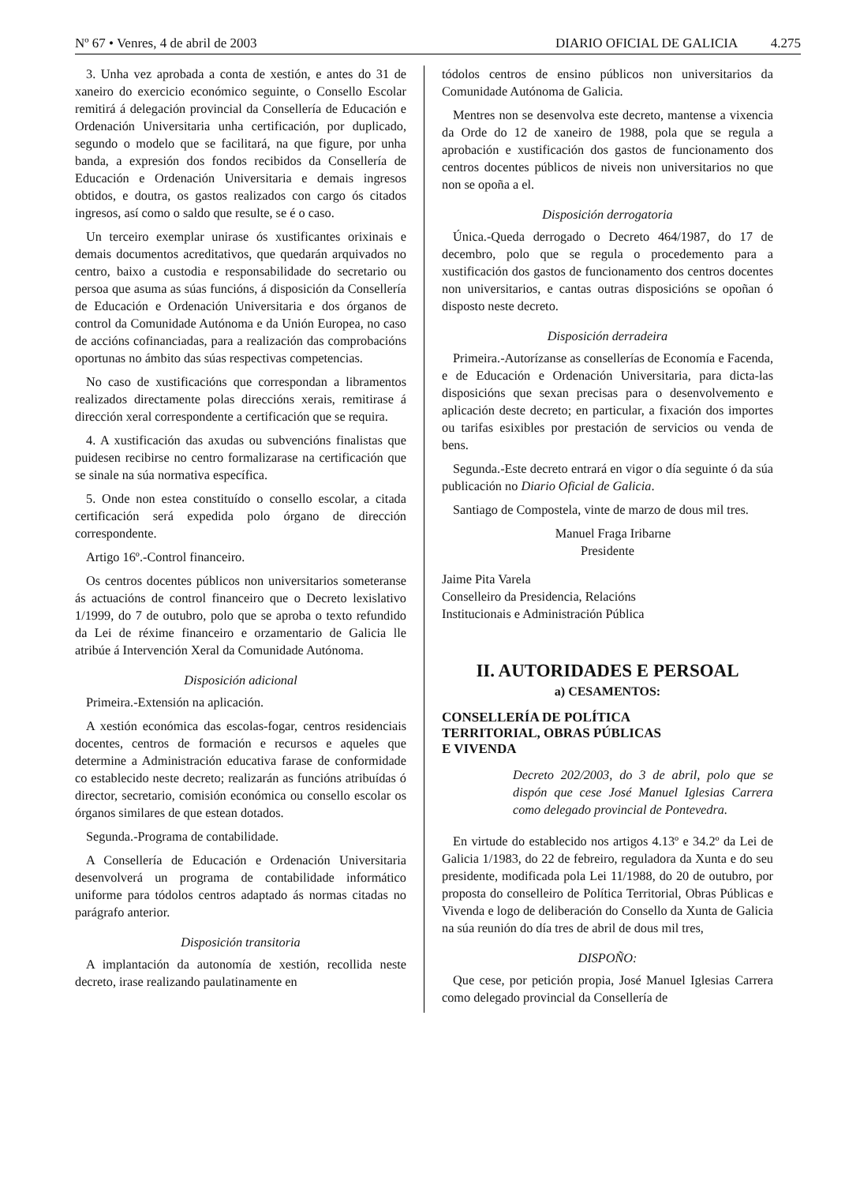Nº 67 • Venres, 4 de abril de 2003 DIARIO OFICIAL DE GALICIA 4.275
3. Unha vez aprobada a conta de xestión, e antes do 31 de xaneiro do exercicio económico seguinte, o Consello Escolar remitirá á delegación provincial da Consellería de Educación e Ordenación Universitaria unha certificación, por duplicado, segundo o modelo que se facilitará, na que figure, por unha banda, a expresión dos fondos recibidos da Consellería de Educación e Ordenación Universitaria e demais ingresos obtidos, e doutra, os gastos realizados con cargo ós citados ingresos, así como o saldo que resulte, se é o caso.
Un terceiro exemplar unirase ós xustificantes orixinais e demais documentos acreditativos, que quedarán arquivados no centro, baixo a custodia e responsabilidade do secretario ou persoa que asuma as súas funcións, á disposición da Consellería de Educación e Ordenación Universitaria e dos órganos de control da Comunidade Autónoma e da Unión Europea, no caso de accións cofinanciadas, para a realización das comprobacións oportunas no ámbito das súas respectivas competencias.
No caso de xustificacións que correspondan a libramentos realizados directamente polas direccións xerais, remitirase á dirección xeral correspondente a certificación que se requira.
4. A xustificación das axudas ou subvencións finalistas que puidesen recibirse no centro formalizarase na certificación que se sinale na súa normativa específica.
5. Onde non estea constituído o consello escolar, a citada certificación será expedida polo órgano de dirección correspondente.
Artigo 16º.-Control financeiro.
Os centros docentes públicos non universitarios someteranse ás actuacións de control financeiro que o Decreto lexislativo 1/1999, do 7 de outubro, polo que se aproba o texto refundido da Lei de réxime financeiro e orzamentario de Galicia lle atribúe á Intervención Xeral da Comunidade Autónoma.
Disposición adicional
Primeira.-Extensión na aplicación.
A xestión económica das escolas-fogar, centros residenciais docentes, centros de formación e recursos e aqueles que determine a Administración educativa farase de conformidade co establecido neste decreto; realizarán as funcións atribuídas ó director, secretario, comisión económica ou consello escolar os órganos similares de que estean dotados.
Segunda.-Programa de contabilidade.
A Consellería de Educación e Ordenación Universitaria desenvolverá un programa de contabilidade informático uniforme para tódolos centros adaptado ás normas citadas no parágrafo anterior.
Disposición transitoria
A implantación da autonomía de xestión, recollida neste decreto, irase realizando paulatinamente en
tódolos centros de ensino públicos non universitarios da Comunidade Autónoma de Galicia.
Mentres non se desenvolva este decreto, mantense a vixencia da Orde do 12 de xaneiro de 1988, pola que se regula a aprobación e xustificación dos gastos de funcionamento dos centros docentes públicos de niveis non universitarios no que non se opoña a el.
Disposición derrogatoria
Única.-Queda derrogado o Decreto 464/1987, do 17 de decembro, polo que se regula o procedemento para a xustificación dos gastos de funcionamento dos centros docentes non universitarios, e cantas outras disposicións se opoñan ó disposto neste decreto.
Disposición derradeira
Primeira.-Autorízanse as consellerías de Economía e Facenda, e de Educación e Ordenación Universitaria, para dicta-las disposicións que sexan precisas para o desenvolvemento e aplicación deste decreto; en particular, a fixación dos importes ou tarifas esixibles por prestación de servicios ou venda de bens.
Segunda.-Este decreto entrará en vigor o día seguinte ó da súa publicación no Diario Oficial de Galicia.
Santiago de Compostela, vinte de marzo de dous mil tres.
Manuel Fraga Iribarne
Presidente
Jaime Pita Varela
Conselleiro da Presidencia, Relacións
Institucionais e Administración Pública
II. AUTORIDADES E PERSOAL
a) CESAMENTOS:
CONSELLERÍA DE POLÍTICA
TERRITORIAL, OBRAS PÚBLICAS
E VIVENDA
Decreto 202/2003, do 3 de abril, polo que se dispón que cese José Manuel Iglesias Carrera como delegado provincial de Pontevedra.
En virtude do establecido nos artigos 4.13º e 34.2º da Lei de Galicia 1/1983, do 22 de febreiro, reguladora da Xunta e do seu presidente, modificada pola Lei 11/1988, do 20 de outubro, por proposta do conselleiro de Política Territorial, Obras Públicas e Vivenda e logo de deliberación do Consello da Xunta de Galicia na súa reunión do día tres de abril de dous mil tres,
DISPOÑO:
Que cese, por petición propia, José Manuel Iglesias Carrera como delegado provincial da Consellería de